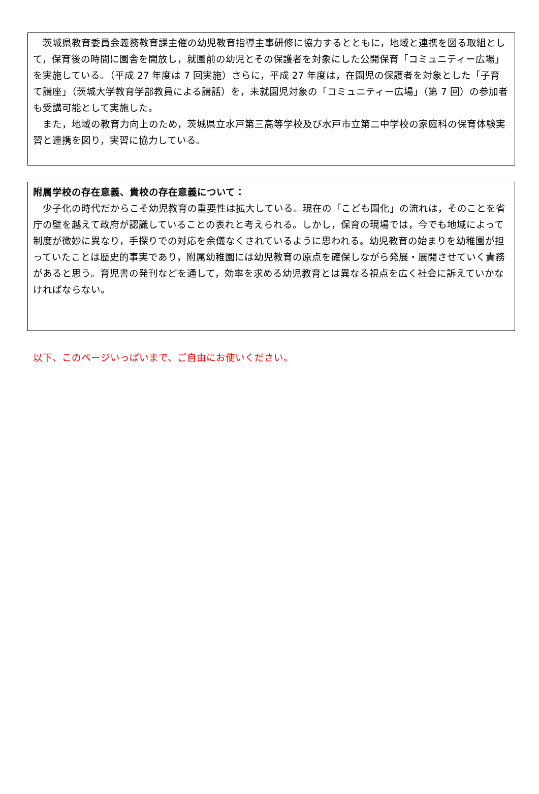茨城県教育委員会義務教育課主催の幼児教育指導主事研修に協力するとともに，地域と連携を図る取組として，保育後の時間に園舎を開放し，就園前の幼児とその保護者を対象にした公開保育「コミュニティー広場」を実施している。（平成 27 年度は 7 回実施）さらに，平成 27 年度は，在園児の保護者を対象とした「子育て講座」（茨城大学教育学部教員による講話）を，未就園児対象の「コミュニティー広場」（第 7 回）の参加者も受講可能として実施した。
また，地域の教育力向上のため，茨城県立水戸第三高等学校及び水戸市立第二中学校の家庭科の保育体験実習と連携を図り，実習に協力している。
附属学校の存在意義、貴校の存在意義について：
少子化の時代だからこそ幼児教育の重要性は拡大している。現在の「こども園化」の流れは，そのことを省庁の壁を越えて政府が認識していることの表れと考えられる。しかし，保育の現場では，今でも地域によって制度が微妙に異なり，手探りでの対応を余儀なくされているように思われる。幼児教育の始まりを幼稚園が担っていたことは歴史的事実であり，附属幼稚園には幼児教育の原点を確保しながら発展・展開させていく責務があると思う。育児書の発刊などを通して，効率を求める幼児教育とは異なる視点を広く社会に訴えていかなければならない。
以下、このページいっぱいまで、ご自由にお使いください。